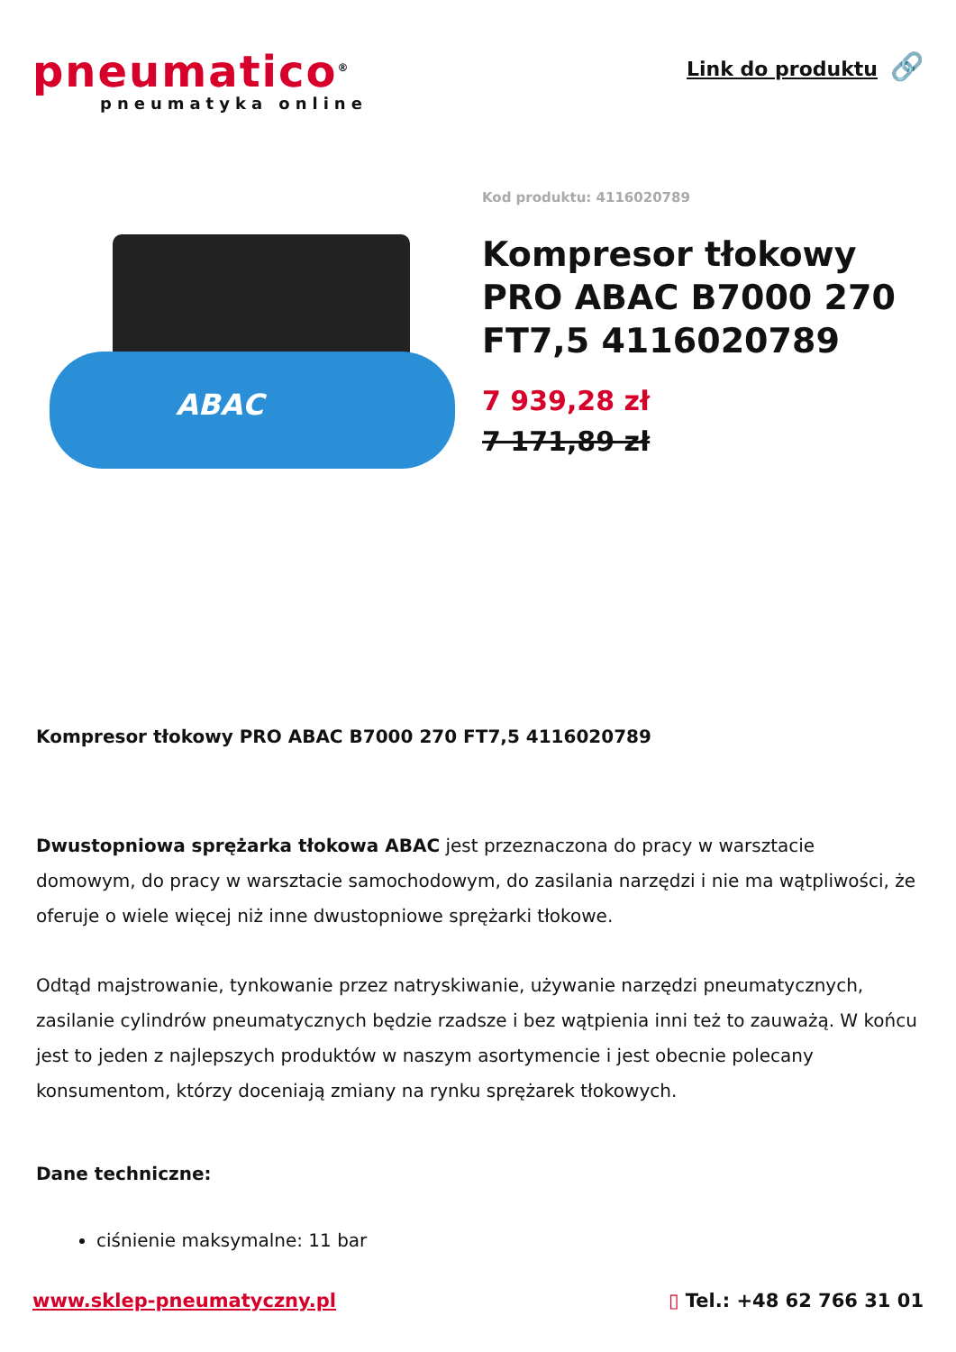pneumatico<sup>®</sup>
pneumatyka online
Link do produktu 🔗
ABAC
Kod produktu: 4116020789
Kompresor tłokowy PRO ABAC B7000 270 FT7,5 4116020789
7 939,28 zł
7 171,89 zł
Kompresor tłokowy PRO ABAC B7000 270 FT7,5 4116020789
Dwustopniowa sprężarka tłokowa ABAC jest przeznaczona do pracy w warsztacie domowym, do pracy w warsztacie samochodowym, do zasilania narzędzi i nie ma wątpliwości, że oferuje o wiele więcej niż inne dwustopniowe sprężarki tłokowe.
Odtąd majstrowanie, tynkowanie przez natryskiwanie, używanie narzędzi pneumatycznych, zasilanie cylindrów pneumatycznych będzie rzadsze i bez wątpienia inni też to zauważą. W końcu jest to jeden z najlepszych produktów w naszym asortymencie i jest obecnie polecany konsumentom, którzy doceniają zmiany na rynku sprężarek tłokowych.
Dane techniczne:
ciśnienie maksymalne: 11 bar
www.sklep-pneumatyczny.pl ▯ Tel.: +48 62 766 31 01